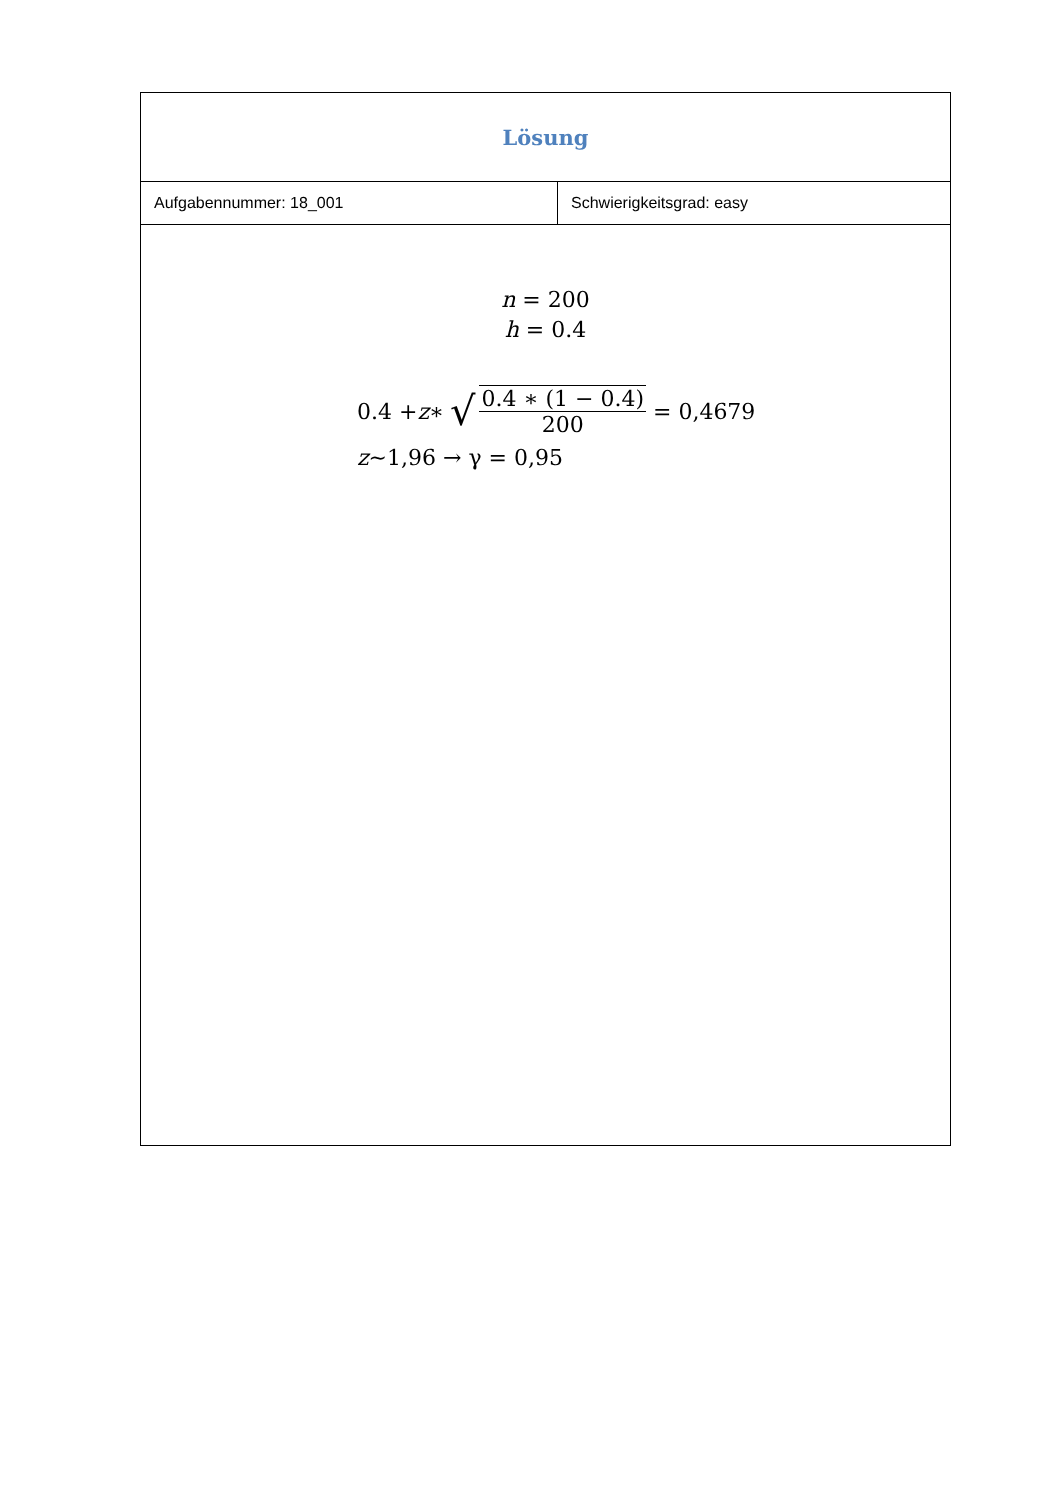| Lösung | |
| Aufgabennummer: 18_001 | Schwierigkeitsgrad: easy |
| n = 200 h = 0.4 0.4 + z ∗ √ 0.4 ∗ (1 − 0.4) 200 = 0,4679 z ~1,96 → γ = 0,95 | |